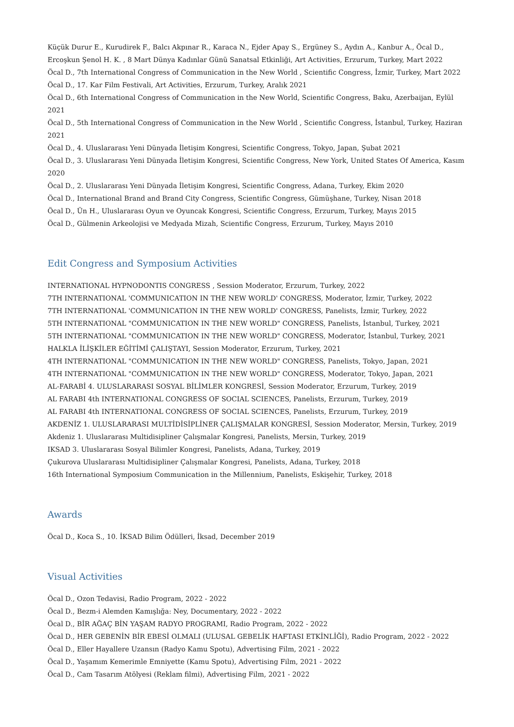Küçük Durur E., Kurudirek F., Balcı Akpınar R., Karaca N., Ejder Apay S., Ergüney S., Aydın A., Kanbur A., Öcal D., Ercoşkun Şenol H. K. , 8 Mart Dünya Kadınlar Günü Sanatsal Etkinliği, Art Activities, Erzurum, Turkey, Mart 2022
Öcal D., 7th International Congress of Communication in the New World , Scientific Congress, İzmir, Turkey, Mart 2022
Öcal D., 17. Kar Film Festivali, Art Activities, Erzurum, Turkey, Aralık 2021
Öcal D., 6th International Congress of Communication in the New World, Scientific Congress, Baku, Azerbaijan, Eylül 2021
Öcal D., 5th International Congress of Communication in the New World , Scientific Congress, İstanbul, Turkey, Haziran 2021
Öcal D., 4. Uluslararası Yeni Dünyada İletişim Kongresi, Scientific Congress, Tokyo, Japan, Şubat 2021
Öcal D., 3. Uluslararası Yeni Dünyada İletişim Kongresi, Scientific Congress, New York, United States Of America, Kasım 2020
Öcal D., 2. Uluslararası Yeni Dünyada İletişim Kongresi, Scientific Congress, Adana, Turkey, Ekim 2020
Öcal D., International Brand and Brand City Congress, Scientific Congress, Gümüşhane, Turkey, Nisan 2018
Öcal D., Ün H., Uluslararası Oyun ve Oyuncak Kongresi, Scientific Congress, Erzurum, Turkey, Mayıs 2015
Öcal D., Gülmenin Arkeolojisi ve Medyada Mizah, Scientific Congress, Erzurum, Turkey, Mayıs 2010
Edit Congress and Symposium Activities
INTERNATIONAL HYPNODONTIS CONGRESS , Session Moderator, Erzurum, Turkey, 2022
7TH INTERNATIONAL 'COMMUNICATION IN THE NEW WORLD' CONGRESS, Moderator, İzmir, Turkey, 2022
7TH INTERNATIONAL 'COMMUNICATION IN THE NEW WORLD' CONGRESS, Panelists, İzmir, Turkey, 2022
5TH INTERNATIONAL "COMMUNICATION IN THE NEW WORLD" CONGRESS, Panelists, İstanbul, Turkey, 2021
5TH INTERNATIONAL "COMMUNICATION IN THE NEW WORLD" CONGRESS, Moderator, İstanbul, Turkey, 2021
HALKLA İLİŞKİLER EĞİTİMİ ÇALIŞTAYI, Session Moderator, Erzurum, Turkey, 2021
4TH INTERNATIONAL "COMMUNICATION IN THE NEW WORLD" CONGRESS, Panelists, Tokyo, Japan, 2021
4TH INTERNATIONAL "COMMUNICATION IN THE NEW WORLD" CONGRESS, Moderator, Tokyo, Japan, 2021
AL-FARABİ 4. ULUSLARARASI SOSYAL BİLİMLER KONGRESİ, Session Moderator, Erzurum, Turkey, 2019
AL FARABI 4th INTERNATIONAL CONGRESS OF SOCIAL SCIENCES, Panelists, Erzurum, Turkey, 2019
AL FARABI 4th INTERNATIONAL CONGRESS OF SOCIAL SCIENCES, Panelists, Erzurum, Turkey, 2019
AKDENİZ 1. ULUSLARARASI MULTİDİSİPLİNER ÇALIŞMALAR KONGRESİ, Session Moderator, Mersin, Turkey, 2019
Akdeniz 1. Uluslararası Multidisipliner Çalışmalar Kongresi, Panelists, Mersin, Turkey, 2019
IKSAD 3. Uluslararası Sosyal Bilimler Kongresi, Panelists, Adana, Turkey, 2019
Çukurova Uluslararası Multidisipliner Çalışmalar Kongresi, Panelists, Adana, Turkey, 2018
16th International Symposium Communication in the Millennium, Panelists, Eskişehir, Turkey, 2018
Awards
Öcal D., Koca S., 10. İKSAD Bilim Ödülleri, İksad, December 2019
Visual Activities
Öcal D., Ozon Tedavisi, Radio Program, 2022 - 2022
Öcal D., Bezm-i Alemden Kamışlığa: Ney, Documentary, 2022 - 2022
Öcal D., BİR AĞAÇ BİN YAŞAM RADYO PROGRAMI, Radio Program, 2022 - 2022
Öcal D., HER GEBENİN BİR EBESİ OLMALI (ULUSAL GEBELİK HAFTASI ETKİNLİĞİ), Radio Program, 2022 - 2022
Öcal D., Eller Hayallere Uzansın (Radyo Kamu Spotu), Advertising Film, 2021 - 2022
Öcal D., Yaşamım Kemerimle Emniyette (Kamu Spotu), Advertising Film, 2021 - 2022
Öcal D., Cam Tasarım Atölyesi (Reklam filmi), Advertising Film, 2021 - 2022